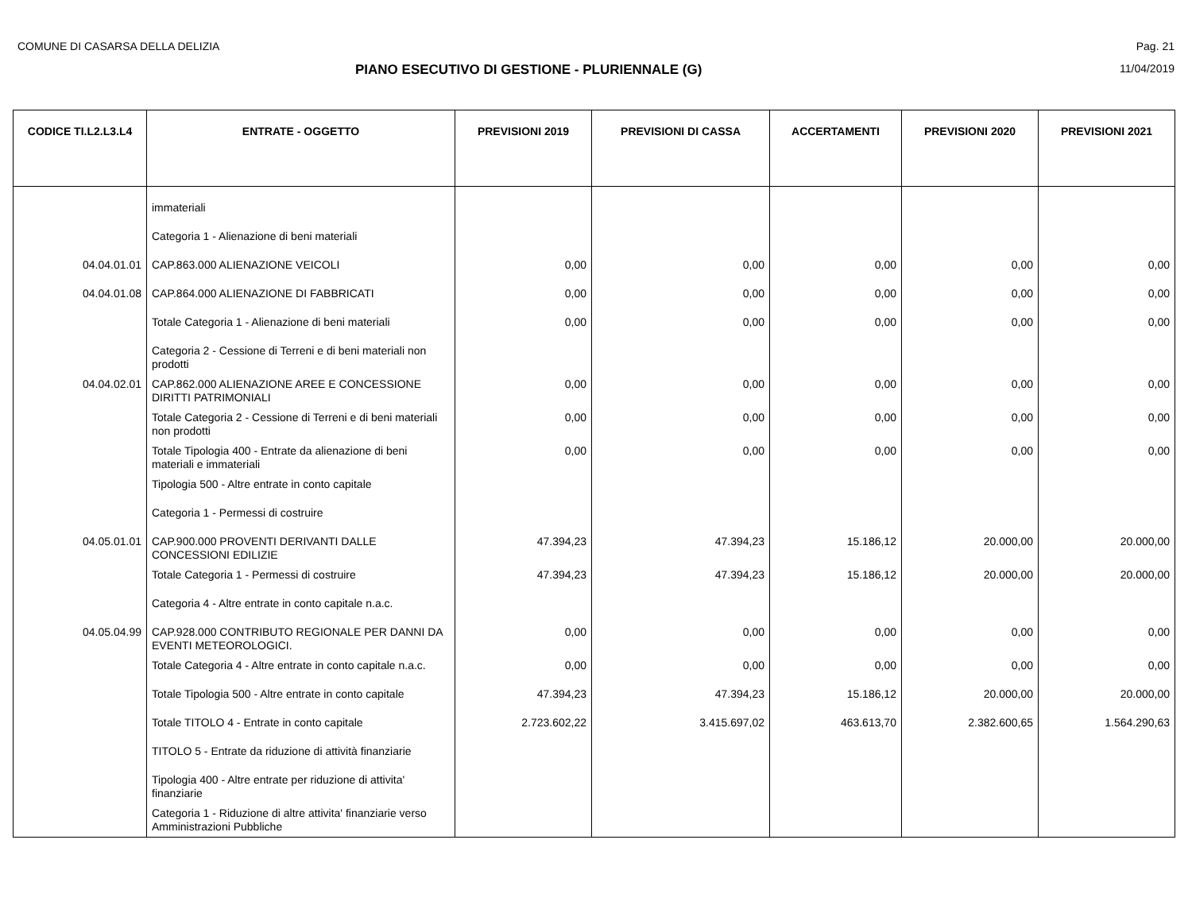COMUNE DI CASARSA DELLA DELIZIA Pag. 21
PIANO ESECUTIVO DI GESTIONE - PLURIENNALE (G)
11/04/2019
| CODICE TI.L2.L3.L4 | ENTRATE - OGGETTO | PREVISIONI 2019 | PREVISIONI DI CASSA | ACCERTAMENTI | PREVISIONI 2020 | PREVISIONI 2021 |
| --- | --- | --- | --- | --- | --- | --- |
| | immateriali | | | | | |
| | Categoria 1 - Alienazione di beni materiali | | | | | |
| 04.04.01.01 | CAP.863.000 ALIENAZIONE VEICOLI | 0,00 | 0,00 | 0,00 | 0,00 | 0,00 |
| 04.04.01.08 | CAP.864.000 ALIENAZIONE DI FABBRICATI | 0,00 | 0,00 | 0,00 | 0,00 | 0,00 |
| | Totale Categoria 1 - Alienazione di beni materiali | 0,00 | 0,00 | 0,00 | 0,00 | 0,00 |
| | Categoria 2 - Cessione di Terreni e di beni materiali non prodotti | | | | | |
| 04.04.02.01 | CAP.862.000 ALIENAZIONE AREE E CONCESSIONE DIRITTI PATRIMONIALI | 0,00 | 0,00 | 0,00 | 0,00 | 0,00 |
| | Totale Categoria 2 - Cessione di Terreni e di beni materiali non prodotti | 0,00 | 0,00 | 0,00 | 0,00 | 0,00 |
| | Totale Tipologia 400 - Entrate da alienazione di beni materiali e immateriali | 0,00 | 0,00 | 0,00 | 0,00 | 0,00 |
| | Tipologia 500 - Altre entrate in conto capitale | | | | | |
| | Categoria 1 - Permessi di costruire | | | | | |
| 04.05.01.01 | CAP.900.000 PROVENTI DERIVANTI DALLE CONCESSIONI EDILIZIE | 47.394,23 | 47.394,23 | 15.186,12 | 20.000,00 | 20.000,00 |
| | Totale Categoria 1 - Permessi di costruire | 47.394,23 | 47.394,23 | 15.186,12 | 20.000,00 | 20.000,00 |
| | Categoria 4 - Altre entrate in conto capitale n.a.c. | | | | | |
| 04.05.04.99 | CAP.928.000 CONTRIBUTO REGIONALE PER DANNI DA EVENTI METEOROLOGICI. | 0,00 | 0,00 | 0,00 | 0,00 | 0,00 |
| | Totale Categoria 4 - Altre entrate in conto capitale n.a.c. | 0,00 | 0,00 | 0,00 | 0,00 | 0,00 |
| | Totale Tipologia 500 - Altre entrate in conto capitale | 47.394,23 | 47.394,23 | 15.186,12 | 20.000,00 | 20.000,00 |
| | Totale TITOLO 4 - Entrate in conto capitale | 2.723.602,22 | 3.415.697,02 | 463.613,70 | 2.382.600,65 | 1.564.290,63 |
| | TITOLO 5 - Entrate da riduzione di attività finanziarie | | | | | |
| | Tipologia 400 - Altre entrate per riduzione di attivita' finanziarie | | | | | |
| | Categoria 1 - Riduzione di altre attivita' finanziarie verso Amministrazioni Pubbliche | | | | | |